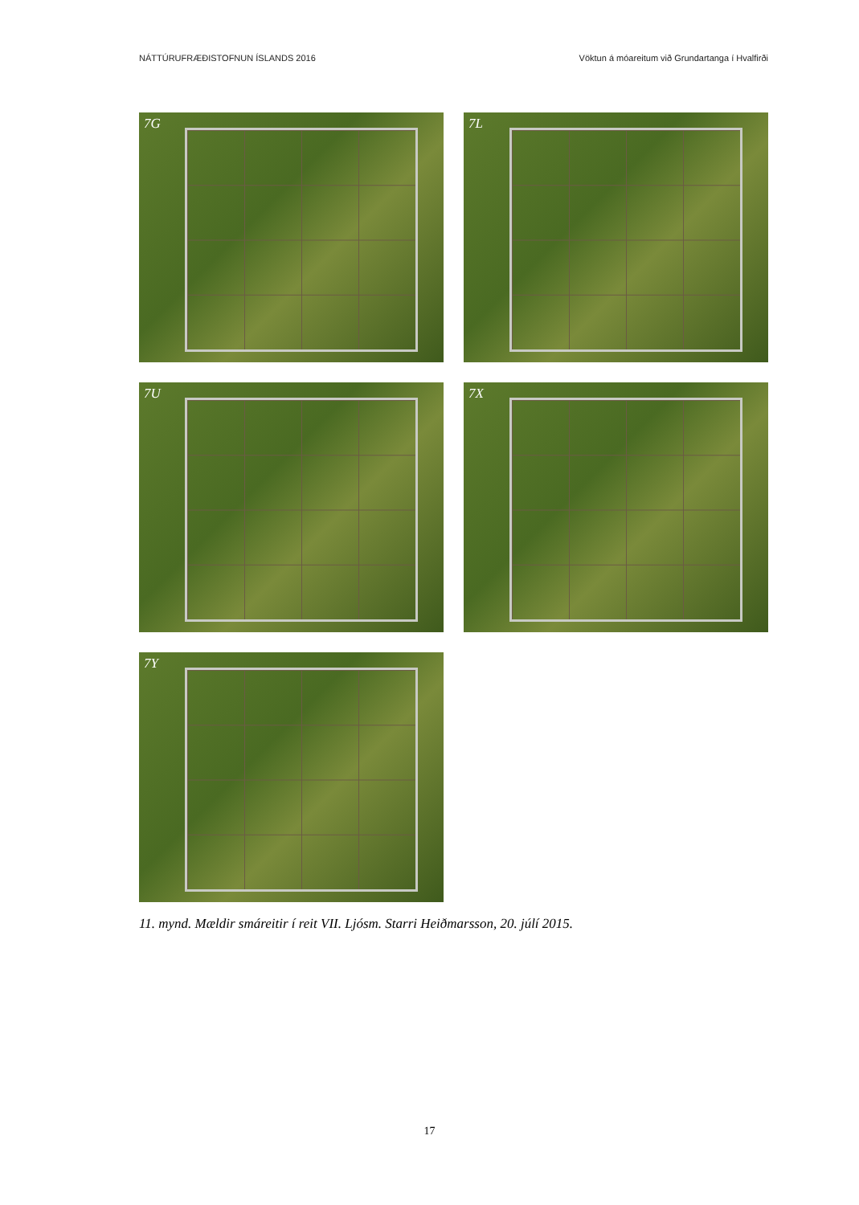NÁTTÚRUFRÆÐISTOFNUN ÍSLANDS 2016 Vöktun á móareitum við Grundartanga í Hvalfirði
7G
7L
7U
7X
7Y
11. mynd. Mældir smáreitir í reit VII. Ljósm. Starri Heiðmarsson, 20. júlí 2015.
17